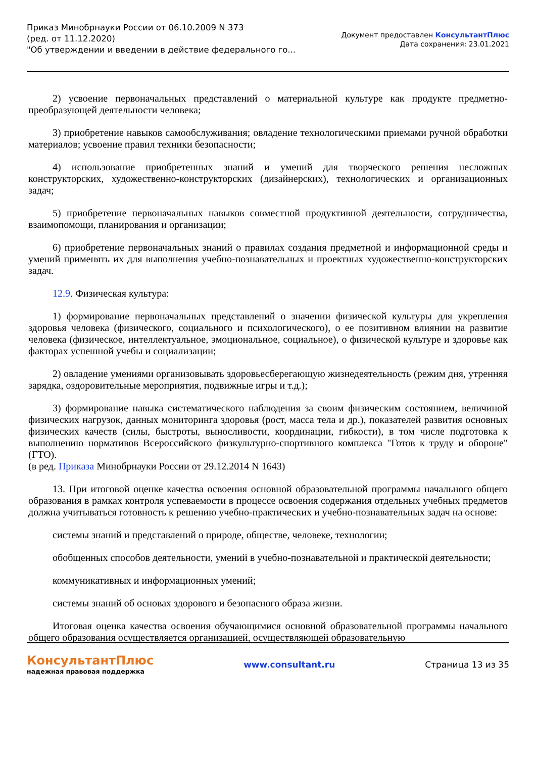Приказ Минобрнауки России от 06.10.2009 N 373
(ред. от 11.12.2020)
"Об утверждении и введении в действие федерального го...
Документ предоставлен КонсультантПлюс
Дата сохранения: 23.01.2021
2) усвоение первоначальных представлений о материальной культуре как продукте предметно-преобразующей деятельности человека;
3) приобретение навыков самообслуживания; овладение технологическими приемами ручной обработки материалов; усвоение правил техники безопасности;
4) использование приобретенных знаний и умений для творческого решения несложных конструкторских, художественно-конструкторских (дизайнерских), технологических и организационных задач;
5) приобретение первоначальных навыков совместной продуктивной деятельности, сотрудничества, взаимопомощи, планирования и организации;
6) приобретение первоначальных знаний о правилах создания предметной и информационной среды и умений применять их для выполнения учебно-познавательных и проектных художественно-конструкторских задач.
12.9. Физическая культура:
1) формирование первоначальных представлений о значении физической культуры для укрепления здоровья человека (физического, социального и психологического), о ее позитивном влиянии на развитие человека (физическое, интеллектуальное, эмоциональное, социальное), о физической культуре и здоровье как факторах успешной учебы и социализации;
2) овладение умениями организовывать здоровьесберегающую жизнедеятельность (режим дня, утренняя зарядка, оздоровительные мероприятия, подвижные игры и т.д.);
3) формирование навыка систематического наблюдения за своим физическим состоянием, величиной физических нагрузок, данных мониторинга здоровья (рост, масса тела и др.), показателей развития основных физических качеств (силы, быстроты, выносливости, координации, гибкости), в том числе подготовка к выполнению нормативов Всероссийского физкультурно-спортивного комплекса "Готов к труду и обороне" (ГТО).
(в ред. Приказа Минобрнауки России от 29.12.2014 N 1643)
13. При итоговой оценке качества освоения основной образовательной программы начального общего образования в рамках контроля успеваемости в процессе освоения содержания отдельных учебных предметов должна учитываться готовность к решению учебно-практических и учебно-познавательных задач на основе:
системы знаний и представлений о природе, обществе, человеке, технологии;
обобщенных способов деятельности, умений в учебно-познавательной и практической деятельности;
коммуникативных и информационных умений;
системы знаний об основах здорового и безопасного образа жизни.
Итоговая оценка качества освоения обучающимися основной образовательной программы начального общего образования осуществляется организацией, осуществляющей образовательную
КонсультантПлюс
надежная правовая поддержка
www.consultant.ru Страница 13 из 35